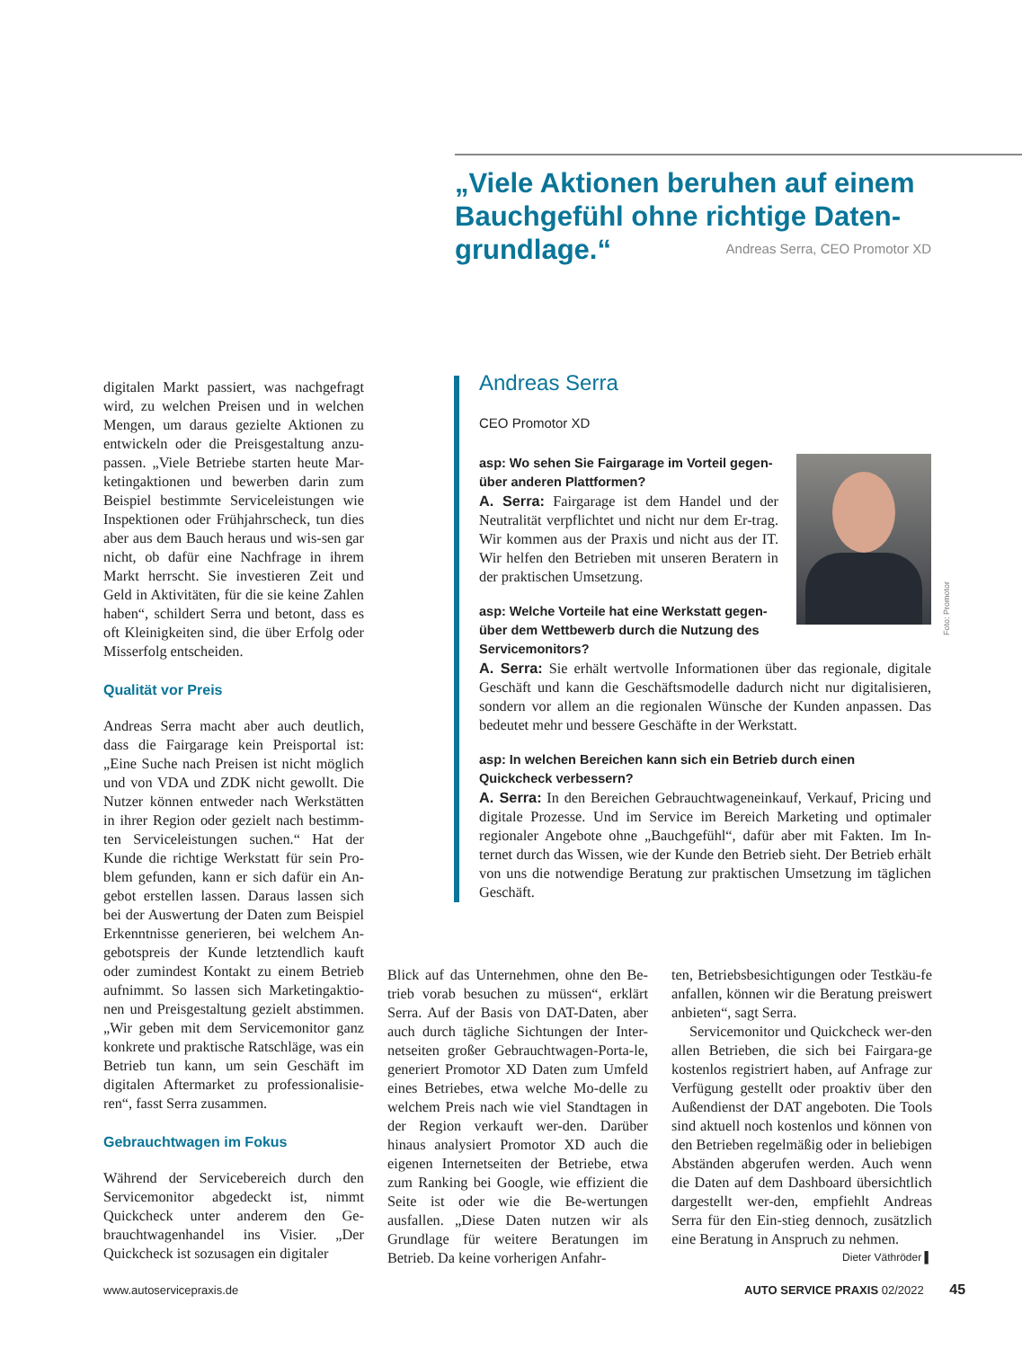„Viele Aktionen beruhen auf einem Bauchgefühl ohne richtige Daten-grundlage.“
Andreas Serra, CEO Promotor XD
digitalen Markt passiert, was nachgefragt wird, zu welchen Preisen und in welchen Mengen, um daraus gezielte Aktionen zu entwickeln oder die Preisgestaltung anzu-passen. „Viele Betriebe starten heute Mar-ketingaktionen und bewerben darin zum Beispiel bestimmte Serviceleistungen wie Inspektionen oder Frühjahrscheck, tun dies aber aus dem Bauch heraus und wis-sen gar nicht, ob dafür eine Nachfrage in ihrem Markt herrscht. Sie investieren Zeit und Geld in Aktivitäten, für die sie keine Zahlen haben“, schildert Serra und betont, dass es oft Kleinigkeiten sind, die über Erfolg oder Misserfolg entscheiden.
Qualität vor Preis
Andreas Serra macht aber auch deutlich, dass die Fairgarage kein Preisportal ist: „Eine Suche nach Preisen ist nicht möglich und von VDA und ZDK nicht gewollt. Die Nutzer können entweder nach Werkstätten in ihrer Region oder gezielt nach bestimm-ten Serviceleistungen suchen.“ Hat der Kunde die richtige Werkstatt für sein Pro-blem gefunden, kann er sich dafür ein An-gebot erstellen lassen. Daraus lassen sich bei der Auswertung der Daten zum Beispiel Erkenntnisse generieren, bei welchem An-gebotspreis der Kunde letztendlich kauft oder zumindest Kontakt zu einem Betrieb aufnimmt. So lassen sich Marketingaktio-nen und Preisgestaltung gezielt abstimmen. „Wir geben mit dem Servicemonitor ganz konkrete und praktische Ratschläge, was ein Betrieb tun kann, um sein Geschäft im digitalen Aftermarket zu professionalisie-ren“, fasst Serra zusammen.
Gebrauchtwagen im Fokus
Während der Servicebereich durch den Servicemonitor abgedeckt ist, nimmt Quickcheck unter anderem den Ge-brauchtwagenhandel ins Visier. „Der Quickcheck ist sozusagen ein digitaler
Andreas Serra
CEO Promotor XD
Foto: Promotor
asp: Wo sehen Sie Fairgarage im Vorteil gegen-über anderen Plattformen?
A. Serra: Fairgarage ist dem Handel und der Neutralität verpflichtet und nicht nur dem Er-trag. Wir kommen aus der Praxis und nicht aus der IT. Wir helfen den Betrieben mit unseren Beratern in der praktischen Umsetzung.
asp: Welche Vorteile hat eine Werkstatt gegen-über dem Wettbewerb durch die Nutzung des Servicemonitors?
A. Serra: Sie erhält wertvolle Informationen über das regionale, digitale Geschäft und kann die Geschäftsmodelle dadurch nicht nur digitalisieren, sondern vor allem an die regionalen Wünsche der Kunden anpassen. Das bedeutet mehr und bessere Geschäfte in der Werkstatt.
asp: In welchen Bereichen kann sich ein Betrieb durch einen Quickcheck verbessern?
A. Serra: In den Bereichen Gebrauchtwageneinkauf, Verkauf, Pricing und digitale Prozesse. Und im Service im Bereich Marketing und optimaler regionaler Angebote ohne „Bauchgefühl“, dafür aber mit Fakten. Im In-ternet durch das Wissen, wie der Kunde den Betrieb sieht. Der Betrieb erhält von uns die notwendige Beratung zur praktischen Umsetzung im täglichen Geschäft.
Blick auf das Unternehmen, ohne den Be-trieb vorab besuchen zu müssen“, erklärt Serra. Auf der Basis von DAT-Daten, aber auch durch tägliche Sichtungen der Inter-netseiten großer Gebrauchtwagen-Porta-le, generiert Promotor XD Daten zum Umfeld eines Betriebes, etwa welche Mo-delle zu welchem Preis nach wie viel Standtagen in der Region verkauft wer-den. Darüber hinaus analysiert Promotor XD auch die eigenen Internetseiten der Betriebe, etwa zum Ranking bei Google, wie effizient die Seite ist oder wie die Be-wertungen ausfallen. „Diese Daten nutzen wir als Grundlage für weitere Beratungen im Betrieb. Da keine vorherigen Anfahr-
ten, Betriebsbesichtigungen oder Testkäu-fe anfallen, können wir die Beratung preiswert anbieten“, sagt Serra.
Servicemonitor und Quickcheck wer-den allen Betrieben, die sich bei Fairgara-ge kostenlos registriert haben, auf Anfrage zur Verfügung gestellt oder proaktiv über den Außendienst der DAT angeboten. Die Tools sind aktuell noch kostenlos und können von den Betrieben regelmäßig oder in beliebigen Abständen abgerufen werden. Auch wenn die Daten auf dem Dashboard übersichtlich dargestellt wer-den, empfiehlt Andreas Serra für den Ein-stieg dennoch, zusätzlich eine Beratung in Anspruch zu nehmen. Dieter Väthröder ▌
www.autoservicepraxis.de AUTO SERVICE PRAXIS 02/2022 45